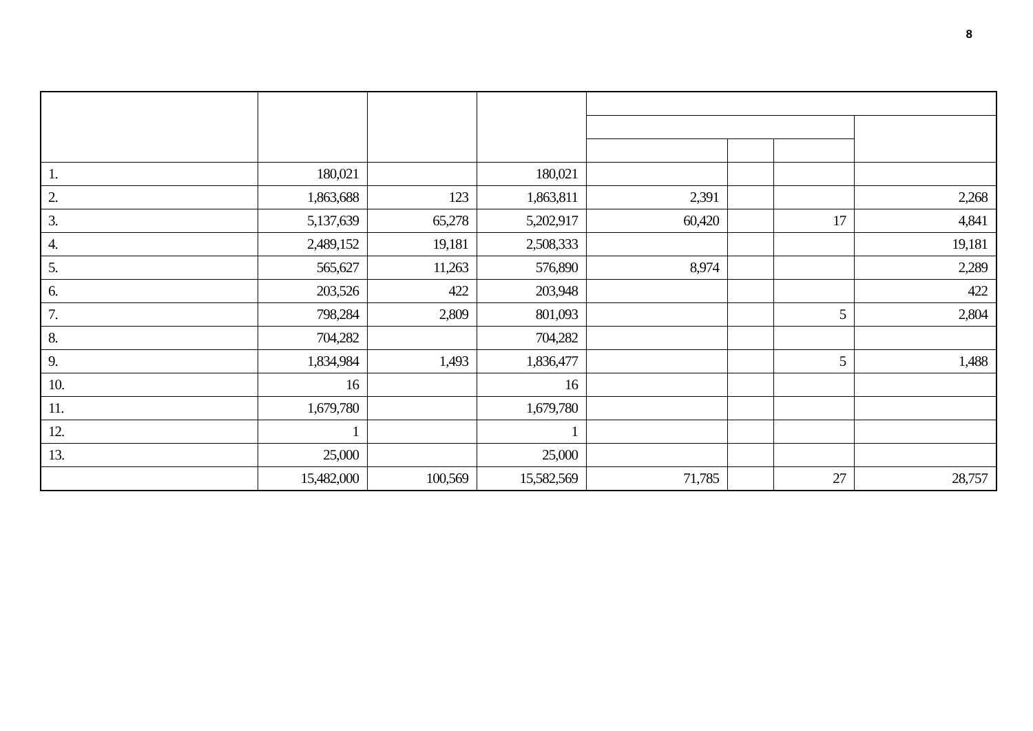8
| 1. | 180,021 | | 180,021 | | | | |
| 2. | 1,863,688 | 123 | 1,863,811 | 2,391 | | | 2,268 |
| 3. | 5,137,639 | 65,278 | 5,202,917 | 60,420 | | 17 | 4,841 |
| 4. | 2,489,152 | 19,181 | 2,508,333 | | | | 19,181 |
| 5. | 565,627 | 11,263 | 576,890 | 8,974 | | | 2,289 |
| 6. | 203,526 | 422 | 203,948 | | | | 422 |
| 7. | 798,284 | 2,809 | 801,093 | | | 5 | 2,804 |
| 8. | 704,282 | | 704,282 | | | | |
| 9. | 1,834,984 | 1,493 | 1,836,477 | | | 5 | 1,488 |
| 10. | 16 | | 16 | | | | |
| 11. | 1,679,780 | | 1,679,780 | | | | |
| 12. | 1 | | 1 | | | | |
| 13. | 25,000 | | 25,000 | | | | |
| | 15,482,000 | 100,569 | 15,582,569 | 71,785 | | 27 | 28,757 |